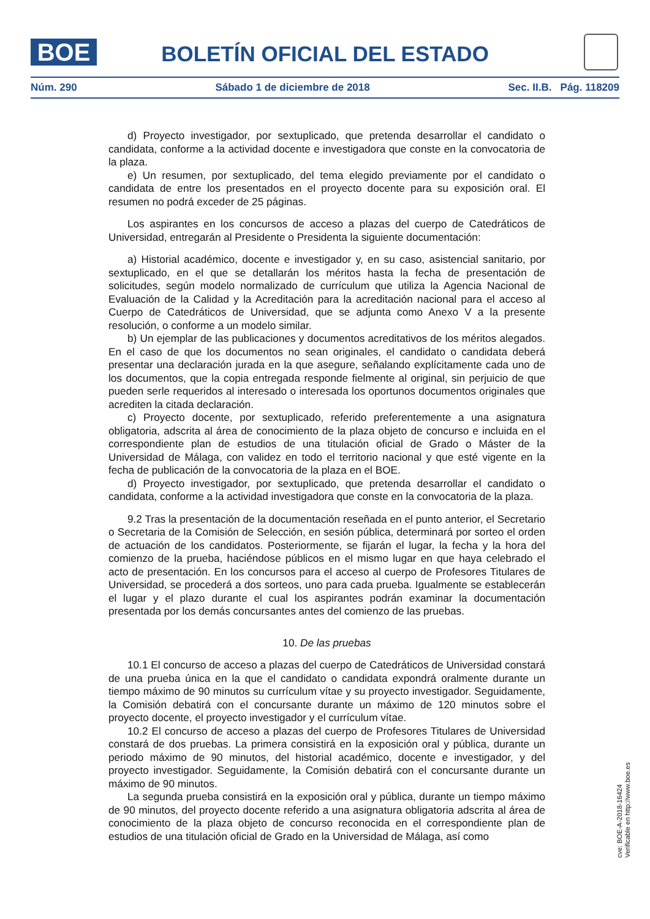BOE
BOLETÍN OFICIAL DEL ESTADO
Núm. 290 Sábado 1 de diciembre de 2018 Sec. II.B. Pág. 118209
d) Proyecto investigador, por sextuplicado, que pretenda desarrollar el candidato o candidata, conforme a la actividad docente e investigadora que conste en la convocatoria de la plaza.
e) Un resumen, por sextuplicado, del tema elegido previamente por el candidato o candidata de entre los presentados en el proyecto docente para su exposición oral. El resumen no podrá exceder de 25 páginas.
Los aspirantes en los concursos de acceso a plazas del cuerpo de Catedráticos de Universidad, entregarán al Presidente o Presidenta la siguiente documentación:
a) Historial académico, docente e investigador y, en su caso, asistencial sanitario, por sextuplicado, en el que se detallarán los méritos hasta la fecha de presentación de solicitudes, según modelo normalizado de currículum que utiliza la Agencia Nacional de Evaluación de la Calidad y la Acreditación para la acreditación nacional para el acceso al Cuerpo de Catedráticos de Universidad, que se adjunta como Anexo V a la presente resolución, o conforme a un modelo similar.
b) Un ejemplar de las publicaciones y documentos acreditativos de los méritos alegados. En el caso de que los documentos no sean originales, el candidato o candidata deberá presentar una declaración jurada en la que asegure, señalando explícitamente cada uno de los documentos, que la copia entregada responde fielmente al original, sin perjuicio de que pueden serle requeridos al interesado o interesada los oportunos documentos originales que acrediten la citada declaración.
c) Proyecto docente, por sextuplicado, referido preferentemente a una asignatura obligatoria, adscrita al área de conocimiento de la plaza objeto de concurso e incluida en el correspondiente plan de estudios de una titulación oficial de Grado o Máster de la Universidad de Málaga, con validez en todo el territorio nacional y que esté vigente en la fecha de publicación de la convocatoria de la plaza en el BOE.
d) Proyecto investigador, por sextuplicado, que pretenda desarrollar el candidato o candidata, conforme a la actividad investigadora que conste en la convocatoria de la plaza.
9.2 Tras la presentación de la documentación reseñada en el punto anterior, el Secretario o Secretaria de la Comisión de Selección, en sesión pública, determinará por sorteo el orden de actuación de los candidatos. Posteriormente, se fijarán el lugar, la fecha y la hora del comienzo de la prueba, haciéndose públicos en el mismo lugar en que haya celebrado el acto de presentación. En los concursos para el acceso al cuerpo de Profesores Titulares de Universidad, se procederá a dos sorteos, uno para cada prueba. Igualmente se establecerán el lugar y el plazo durante el cual los aspirantes podrán examinar la documentación presentada por los demás concursantes antes del comienzo de las pruebas.
10. De las pruebas
10.1 El concurso de acceso a plazas del cuerpo de Catedráticos de Universidad constará de una prueba única en la que el candidato o candidata expondrá oralmente durante un tiempo máximo de 90 minutos su currículum vítae y su proyecto investigador. Seguidamente, la Comisión debatirá con el concursante durante un máximo de 120 minutos sobre el proyecto docente, el proyecto investigador y el currículum vítae.
10.2 El concurso de acceso a plazas del cuerpo de Profesores Titulares de Universidad constará de dos pruebas. La primera consistirá en la exposición oral y pública, durante un periodo máximo de 90 minutos, del historial académico, docente e investigador, y del proyecto investigador. Seguidamente, la Comisión debatirá con el concursante durante un máximo de 90 minutos.
La segunda prueba consistirá en la exposición oral y pública, durante un tiempo máximo de 90 minutos, del proyecto docente referido a una asignatura obligatoria adscrita al área de conocimiento de la plaza objeto de concurso reconocida en el correspondiente plan de estudios de una titulación oficial de Grado en la Universidad de Málaga, así como
cve: BOE-A-2018-16424
Verificable en http://www.boe.es